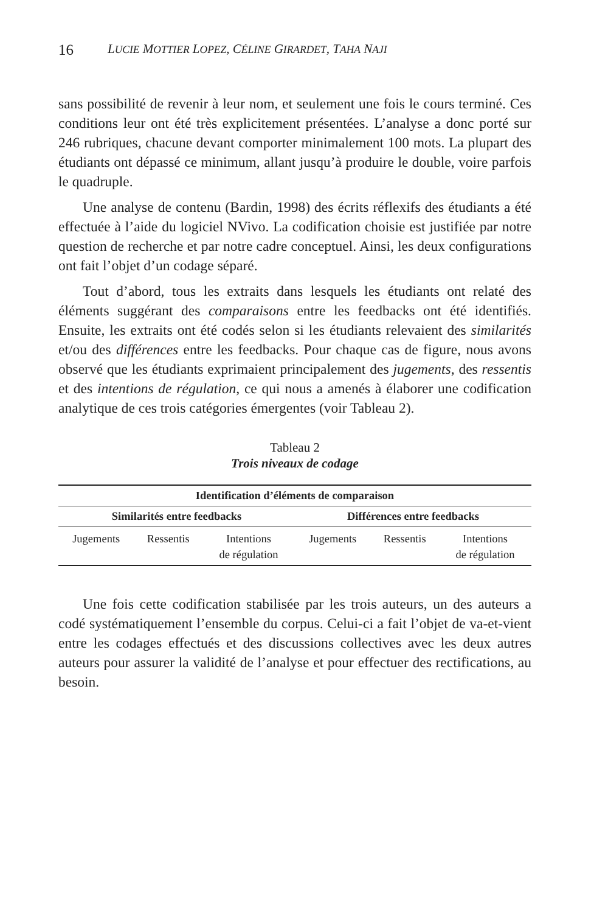16 LUCIE MOTTIER LOPEZ, CÉLINE GIRARDET, TAHA NAJI
sans possibilité de revenir à leur nom, et seulement une fois le cours terminé. Ces conditions leur ont été très explicitement présentées. L’analyse a donc porté sur 246 rubriques, chacune devant comporter minimalement 100 mots. La plupart des étudiants ont dépassé ce minimum, allant jusqu’à produire le double, voire parfois le quadruple.
Une analyse de contenu (Bardin, 1998) des écrits réflexifs des étudiants a été effectuée à l’aide du logiciel NVivo. La codification choisie est justifiée par notre question de recherche et par notre cadre conceptuel. Ainsi, les deux configurations ont fait l’objet d’un codage séparé.
Tout d’abord, tous les extraits dans lesquels les étudiants ont relaté des éléments suggérant des comparaisons entre les feedbacks ont été identifiés. Ensuite, les extraits ont été codés selon si les étudiants relevaient des similarités et/ou des différences entre les feedbacks. Pour chaque cas de figure, nous avons observé que les étudiants exprimaient principalement des jugements, des ressentis et des intentions de régulation, ce qui nous a amenés à élaborer une codification analytique de ces trois catégories émergentes (voir Tableau 2).
Tableau 2
Trois niveaux de codage
| Identification d’éléments de comparaison | | | | | |
| --- | --- | --- | --- | --- | --- |
| Similarités entre feedbacks | | | Différences entre feedbacks | | |
| Jugements | Ressentis | Intentions de régulation | Jugements | Ressentis | Intentions de régulation |
Une fois cette codification stabilisée par les trois auteurs, un des auteurs a codé systématiquement l’ensemble du corpus. Celui-ci a fait l’objet de va-et-vient entre les codages effectués et des discussions collectives avec les deux autres auteurs pour assurer la validité de l’analyse et pour effectuer des rectifications, au besoin.